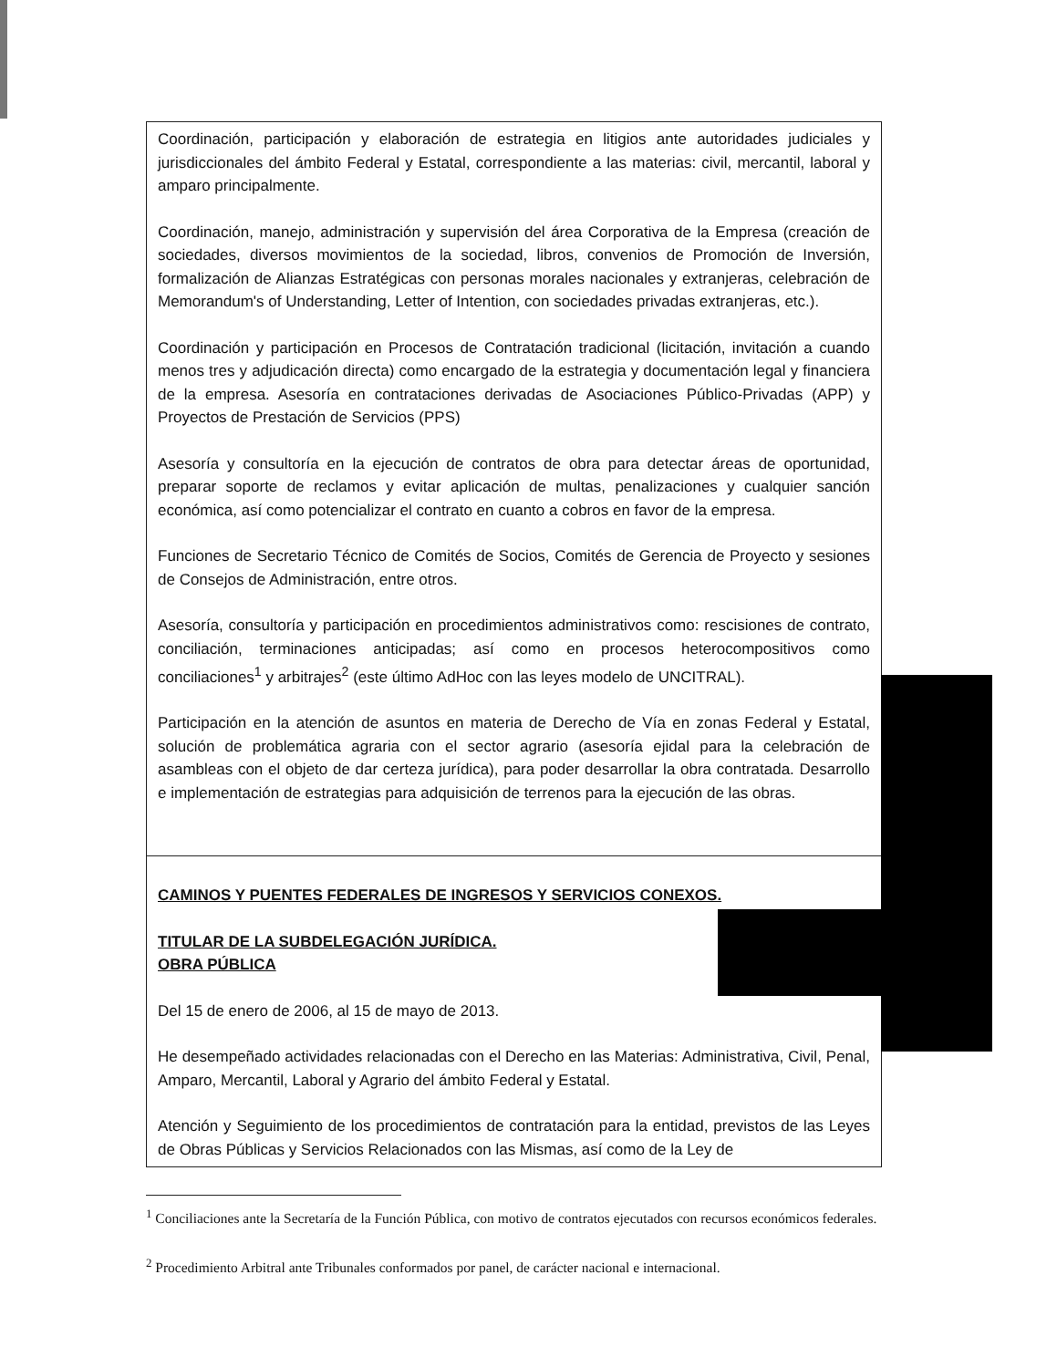| Coordinación, participación y elaboración de estrategia en litigios ante autoridades judiciales y jurisdiccionales del ámbito Federal y Estatal, correspondiente a las materias: civil, mercantil, laboral y amparo principalmente. Coordinación, manejo, administración y supervisión del área Corporativa de la Empresa (creación de sociedades, diversos movimientos de la sociedad, libros, convenios de Promoción de Inversión, formalización de Alianzas Estratégicas con personas morales nacionales y extranjeras, celebración de Memorandum's of Understanding, Letter of Intention, con sociedades privadas extranjeras, etc.). Coordinación y participación en Procesos de Contratación tradicional (licitación, invitación a cuando menos tres y adjudicación directa) como encargado de la estrategia y documentación legal y financiera de la empresa. Asesoría en contrataciones derivadas de Asociaciones Público-Privadas (APP) y Proyectos de Prestación de Servicios (PPS) Asesoría y consultoría en la ejecución de contratos de obra para detectar áreas de oportunidad, preparar soporte de reclamos y evitar aplicación de multas, penalizaciones y cualquier sanción económica, así como potencializar el contrato en cuanto a cobros en favor de la empresa. Funciones de Secretario Técnico de Comités de Socios, Comités de Gerencia de Proyecto y sesiones de Consejos de Administración, entre otros. Asesoría, consultoría y participación en procedimientos administrativos como: rescisiones de contrato, conciliación, terminaciones anticipadas; así como en procesos heterocompositivos como conciliaciones<sup>1</sup> y arbitrajes<sup>2</sup> (este último AdHoc con las leyes modelo de UNCITRAL). Participación en la atención de asuntos en materia de Derecho de Vía en zonas Federal y Estatal, solución de problemática agraria con el sector agrario (asesoría ejidal para la celebración de asambleas con el objeto de dar certeza jurídica), para poder desarrollar la obra contratada. Desarrollo e implementación de estrategias para adquisición de terrenos para la ejecución de las obras. |
| CAMINOS Y PUENTES FEDERALES DE INGRESOS Y SERVICIOS CONEXOS. TITULAR DE LA SUBDELEGACIÓN JURÍDICA. OBRA PÚBLICA Del 15 de enero de 2006, al 15 de mayo de 2013. He desempeñado actividades relacionadas con el Derecho en las Materias: Administrativa, Civil, Penal, Amparo, Mercantil, Laboral y Agrario del ámbito Federal y Estatal. Atención y Seguimiento de los procedimientos de contratación para la entidad, previstos de las Leyes de Obras Públicas y Servicios Relacionados con las Mismas, así como de la Ley de |
<sup>1</sup> Conciliaciones ante la Secretaría de la Función Pública, con motivo de contratos ejecutados con recursos económicos federales.
<sup>2</sup> Procedimiento Arbitral ante Tribunales conformados por panel, de carácter nacional e internacional.